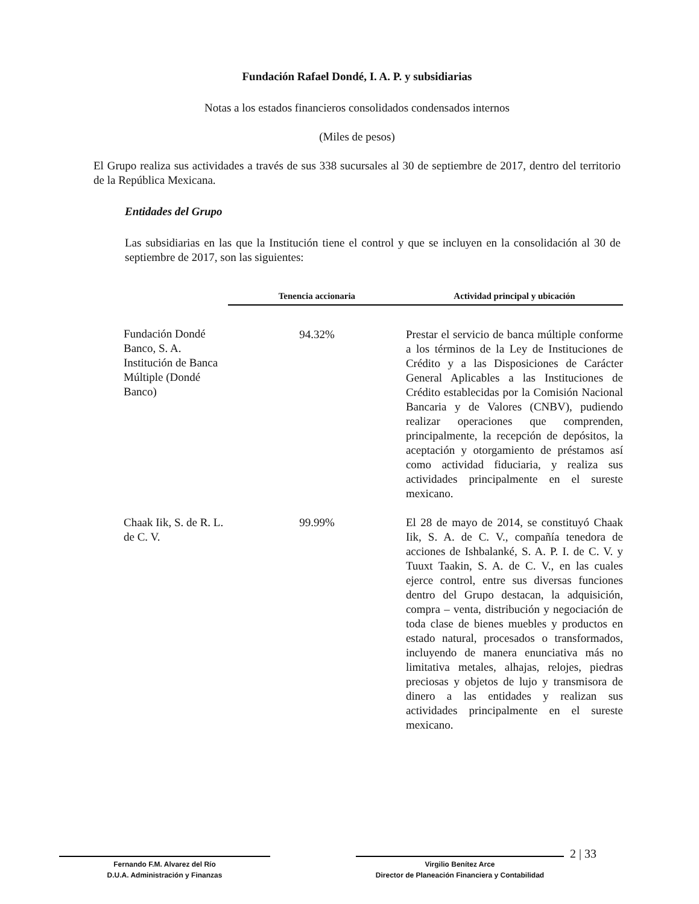Fundación Rafael Dondé, I. A. P. y subsidiarias
Notas a los estados financieros consolidados condensados internos
(Miles de pesos)
El Grupo realiza sus actividades a través de sus 338 sucursales al 30 de septiembre de 2017, dentro del territorio de la República Mexicana.
Entidades del Grupo
Las subsidiarias en las que la Institución tiene el control y que se incluyen en la consolidación al 30 de septiembre de 2017, son las siguientes:
| | Tenencia accionaria | Actividad principal y ubicación |
| --- | --- | --- |
| Fundación Dondé Banco, S. A. Institución de Banca Múltiple (Dondé Banco) | 94.32% | Prestar el servicio de banca múltiple conforme a los términos de la Ley de Instituciones de Crédito y a las Disposiciones de Carácter General Aplicables a las Instituciones de Crédito establecidas por la Comisión Nacional Bancaria y de Valores (CNBV), pudiendo realizar operaciones que comprenden, principalmente, la recepción de depósitos, la aceptación y otorgamiento de préstamos así como actividad fiduciaria, y realiza sus actividades principalmente en el sureste mexicano. |
| Chaak Iik, S. de R. L. de C. V. | 99.99% | El 28 de mayo de 2014, se constituyó Chaak Iik, S. A. de C. V., compañía tenedora de acciones de Ishbalanké, S. A. P. I. de C. V. y Tuuxt Taakin, S. A. de C. V., en las cuales ejerce control, entre sus diversas funciones dentro del Grupo destacan, la adquisición, compra – venta, distribución y negociación de toda clase de bienes muebles y productos en estado natural, procesados o transformados, incluyendo de manera enunciativa más no limitativa metales, alhajas, relojes, piedras preciosas y objetos de lujo y transmisora de dinero a las entidades y realizan sus actividades principalmente en el sureste mexicano. |
Fernando F.M. Alvarez del Río
D.U.A. Administración y Finanzas
Virgilio Benítez Arce
Director de Planeación Financiera y Contabilidad
2 | 33